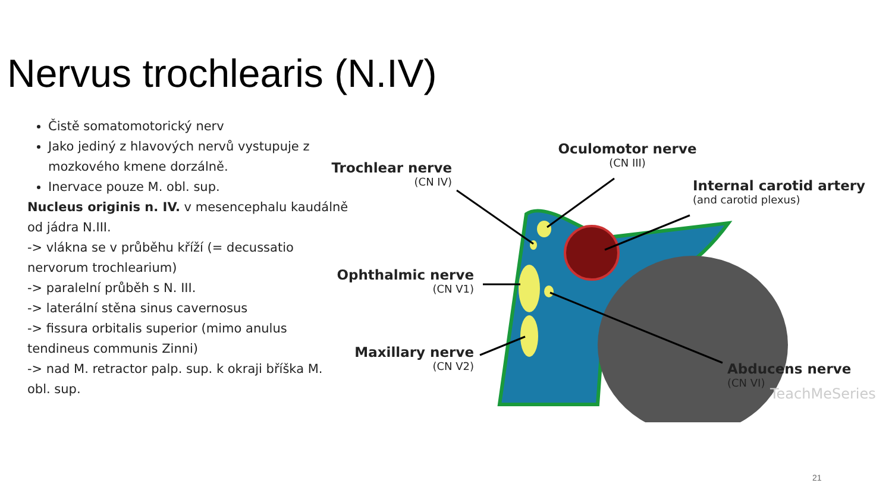Nervus trochlearis (N.IV)
Čistě somatomotorický nerv
Jako jediný z hlavových nervů vystupuje z mozkového kmene dorzálně.
Inervace pouze M. obl. sup.
Nucleus originis n. IV. v mesencephalu kaudálně od jádra N.III.
-> vlákna se v průběhu kříží (= decussatio nervorum trochlearium)
-> paralelní průběh s N. III.
-> laterální stěna sinus cavernosus
-> fissura orbitalis superior (mimo anulus tendineus communis Zinni)
-> nad M. retractor palp. sup. k okraji bříška M. obl. sup.
Trochlear nerve
(CN IV)
Oculomotor nerve
(CN III)
Internal carotid artery
(and carotid plexus)
Ophthalmic nerve
(CN V1)
Maxillary nerve
(CN V2)
Abducens nerve
(CN VI)
TeachMeSeries
21